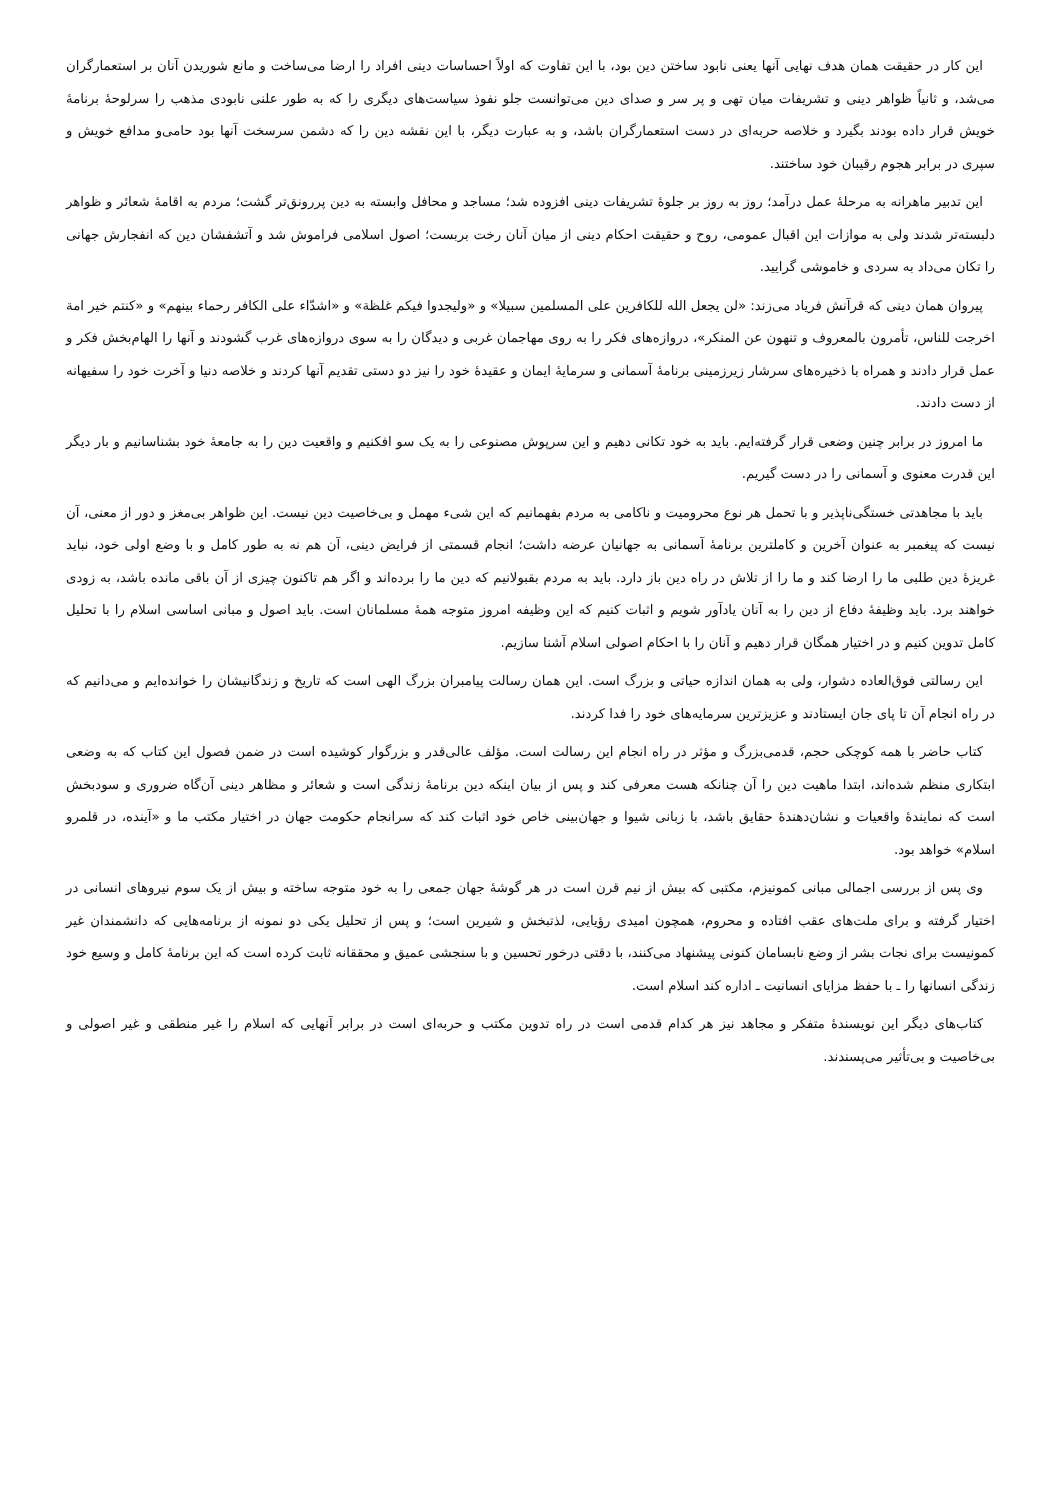این کار در حقیقت همان هدف نهایی آنها یعنی نابود ساختن دین بود، با این تفاوت که اولاً احساسات دینی افراد را ارضا می‌ساخت و مانع شوریدن آنان بر استعمارگران می‌شد، و ثانیاً ظواهر دینی و تشریفات میان تهی و پر سر و صدای دین می‌توانست جلو نفوذ سیاست‌های دیگری را که به طور علنی نابودی مذهب را سرلوحهٔ برنامهٔ خویش قرار داده بودند بگیرد و خلاصه حربه‌ای در دست استعمارگران باشد، و به عبارت دیگر، با این نقشه دین را که دشمن سرسخت آنها بود حامی‌و مدافع خویش و سپری در برابر هجوم رقیبان خود ساختند.
این تدبیر ماهرانه به مرحلهٔ عمل درآمد؛ روز به روز بر جلوهٔ تشریفات دینی افزوده شد؛ مساجد و محافل وابسته به دین پررونق‌تر گشت؛ مردم به اقامهٔ شعائر و ظواهر دلبسته‌تر شدند ولی به موازات این اقبال عمومی، روح و حقیقت احکام دینی از میان آنان رخت بربست؛ اصول اسلامی فراموش شد و آتشفشان دین که انفجارش جهانی را تکان می‌داد به سردی و خاموشی گرایید.
پیروان همان دینی که قرآنش فریاد می‌زند: «لن یجعل الله للکافرین علی المسلمین سبیلا» و «ولیجدوا فیکم غلظة» و «اشدّاء علی الکافر رحماء بینهم» و «کنتم خیر امة اخرجت للناس، تأمرون بالمعروف و تنهون عن المنکر»، دروازه‌های فکر را به روی مهاجمان غربی و دیدگان را به سوی دروازه‌های غرب گشودند و آنها را الهام‌بخش فکر و عمل قرار دادند و همراه با ذخیره‌های سرشار زیرزمینی برنامهٔ آسمانی و سرمایهٔ ایمان و عقیدهٔ خود را نیز دو دستی تقدیم آنها کردند و خلاصه دنیا و آخرت خود را سفیهانه از دست دادند.
ما امروز در برابر چنین وضعی قرار گرفته‌ایم. باید به خود تکانی دهیم و این سرپوش مصنوعی را به یک سو افکنیم و واقعیت دین را به جامعهٔ خود بشناسانیم و بار دیگر این قدرت معنوی و آسمانی را در دست گیریم.
باید با مجاهدتی خستگی‌ناپذیر و با تحمل هر نوع محرومیت و ناکامی به مردم بفهمانیم که این شیء مهمل و بی‌خاصیت دین نیست. این ظواهر بی‌مغز و دور از معنی، آن نیست که پیغمبر به عنوان آخرین و کاملترین برنامهٔ آسمانی به جهانیان عرضه داشت؛ انجام قسمتی از فرایض دینی، آن هم نه به طور کامل و با وضع اولی خود، نباید غریزهٔ دین طلبی ما را ارضا کند و ما را از تلاش در راه دین باز دارد. باید به مردم بقبولانیم که دین ما را برده‌اند و اگر هم تاکنون چیزی از آن باقی مانده باشد، به زودی خواهند برد. باید وظیفهٔ دفاع از دین را به آنان یادآور شویم و اثبات کنیم که این وظیفه امروز متوجه همهٔ مسلمانان است. باید اصول و مبانی اساسی اسلام را با تحلیل کامل تدوین کنیم و در اختیار همگان قرار دهیم و آنان را با احکام اصولی اسلام آشنا سازیم.
این رسالتی فوق‌العاده دشوار، ولی به همان اندازه حیاتی و بزرگ است. این همان رسالت پیامبران بزرگ الهی است که تاریخ و زندگانیشان را خوانده‌ایم و می‌دانیم که در راه انجام آن تا پای جان ایستادند و عزیزترین سرمایه‌های خود را فدا کردند.
کتاب حاضر با همه کوچکی حجم، قدمی‌بزرگ و مؤثر در راه انجام این رسالت است. مؤلف عالی‌قدر و بزرگوار کوشیده است در ضمن فصول این کتاب که به وضعی ابتکاری منظم شده‌اند، ابتدا ماهیت دین را آن چنانکه هست معرفی کند و پس از بیان اینکه دین برنامهٔ زندگی است و شعائر و مظاهر دینی آن‌گاه ضروری و سودبخش است که نمایندهٔ واقعیات و نشان‌دهندهٔ حقایق باشد، با زبانی شیوا و جهان‌بینی خاص خود اثبات کند که سرانجام حکومت جهان در اختیار مکتب ما و «آینده، در قلمرو اسلام» خواهد بود.
وی پس از بررسی اجمالی مبانی کمونیزم، مکتبی که بیش از نیم قرن است در هر گوشهٔ جهان جمعی را به خود متوجه ساخته و بیش از یک سوم نیروهای انسانی در اختیار گرفته و برای ملت‌های عقب افتاده و محروم، همچون امیدی رؤیایی، لذتبخش و شیرین است؛ و پس از تحلیل یکی دو نمونه از برنامه‌هایی که دانشمندان غیر کمونیست برای نجات بشر از وضع نابسامان کنونی پیشنهاد می‌کنند، با دقتی درخور تحسین و با سنجشی عمیق و محققانه ثابت کرده است که این برنامهٔ کامل و وسیع خود زندگی انسانها را ـ با حفظ مزایای انسانیت ـ اداره کند اسلام است.
کتاب‌های دیگر این نویسندهٔ متفکر و مجاهد نیز هر کدام قدمی است در راه تدوین مکتب و حربه‌ای است در برابر آنهایی که اسلام را غیر منطقی و غیر اصولی و بی‌خاصیت و بی‌تأثیر می‌پسندند.